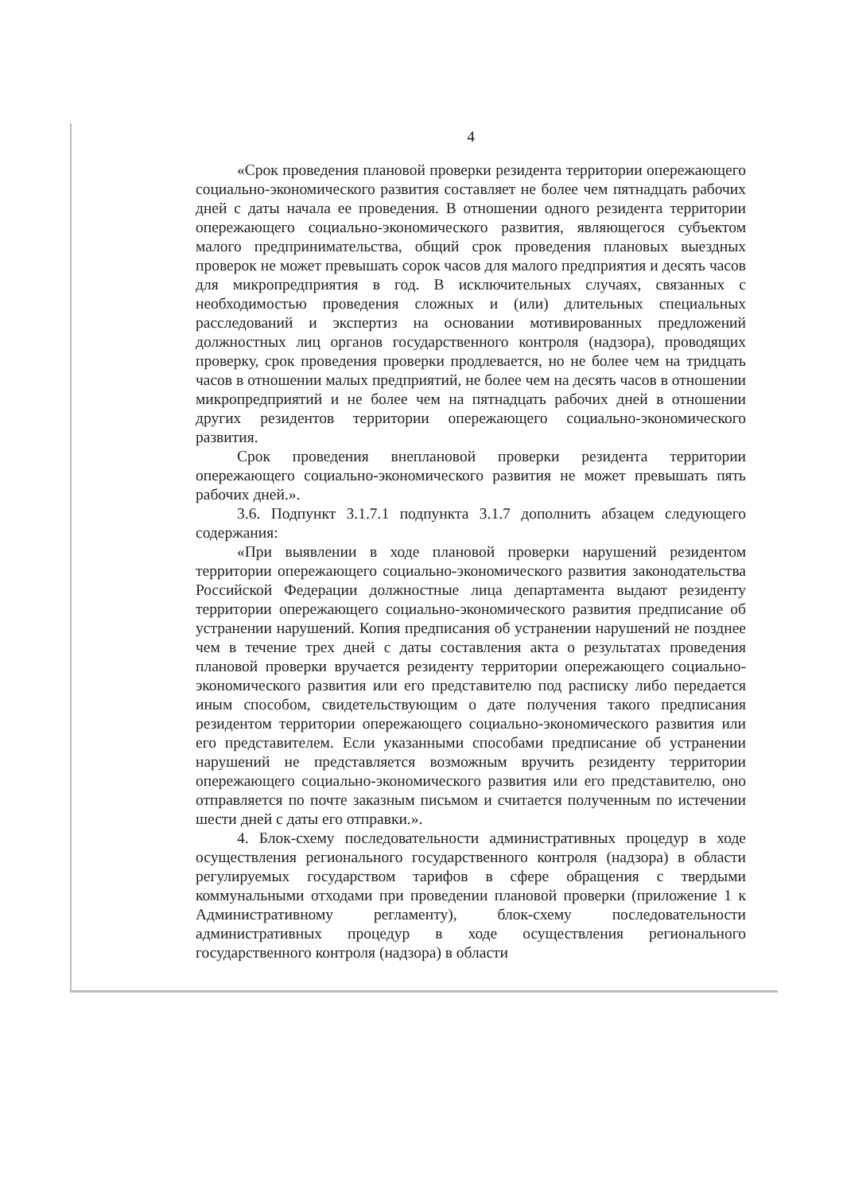4
«Срок проведения плановой проверки резидента территории опережающего социально-экономического развития составляет не более чем пятнадцать рабочих дней с даты начала ее проведения. В отношении одного резидента территории опережающего социально-экономического развития, являющегося субъектом малого предпринимательства, общий срок проведения плановых выездных проверок не может превышать сорок часов для малого предприятия и десять часов для микропредприятия в год. В исключительных случаях, связанных с необходимостью проведения сложных и (или) длительных специальных расследований и экспертиз на основании мотивированных предложений должностных лиц органов государственного контроля (надзора), проводящих проверку, срок проведения проверки продлевается, но не более чем на тридцать часов в отношении малых предприятий, не более чем на десять часов в отношении микропредприятий и не более чем на пятнадцать рабочих дней в отношении других резидентов территории опережающего социально-экономического развития.
Срок проведения внеплановой проверки резидента территории опережающего социально-экономического развития не может превышать пять рабочих дней.».
3.6. Подпункт 3.1.7.1 подпункта 3.1.7 дополнить абзацем следующего содержания:
«При выявлении в ходе плановой проверки нарушений резидентом территории опережающего социально-экономического развития законодательства Российской Федерации должностные лица департамента выдают резиденту территории опережающего социально-экономического развития предписание об устранении нарушений. Копия предписания об устранении нарушений не позднее чем в течение трех дней с даты составления акта о результатах проведения плановой проверки вручается резиденту территории опережающего социально-экономического развития или его представителю под расписку либо передается иным способом, свидетельствующим о дате получения такого предписания резидентом территории опережающего социально-экономического развития или его представителем. Если указанными способами предписание об устранении нарушений не представляется возможным вручить резиденту территории опережающего социально-экономического развития или его представителю, оно отправляется по почте заказным письмом и считается полученным по истечении шести дней с даты его отправки.».
4. Блок-схему последовательности административных процедур в ходе осуществления регионального государственного контроля (надзора) в области регулируемых государством тарифов в сфере обращения с твердыми коммунальными отходами при проведении плановой проверки (приложение 1 к Административному регламенту), блок-схему последовательности административных процедур в ходе осуществления регионального государственного контроля (надзора) в области